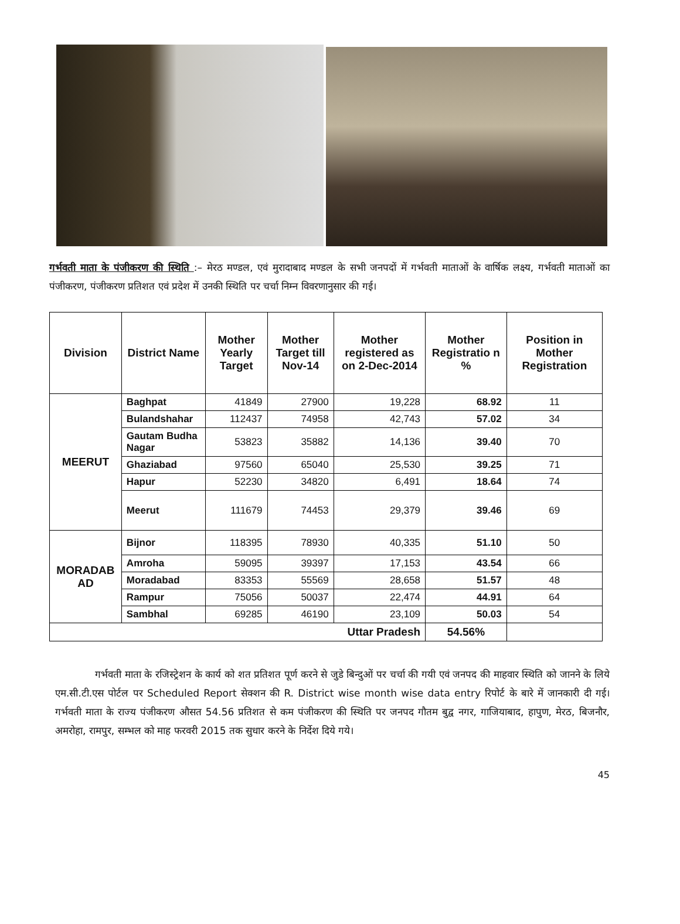गर्भवती माता के पंजीकरण की स्थिति :– मेरठ मण्डल, एवं मुरादाबाद मण्डल के सभी जनपदों में गर्भवती माताओं के वार्षिक लक्ष्य, गर्भवती माताओं का पंजीकरण, पंजीकरण प्रतिशत एवं प्रदेश में उनकी स्थिति पर चर्चा निम्न विवरणानुसार की गई।
| Division | District Name | Mother Yearly Target | Mother Target till Nov-14 | Mother registered as on 2-Dec-2014 | Mother Registratio n % | Position in Mother Registration |
| --- | --- | --- | --- | --- | --- | --- |
| MEERUT | Baghpat | 41849 | 27900 | 19,228 | 68.92 | 11 |
| | Bulandshahar | 112437 | 74958 | 42,743 | 57.02 | 34 |
| | Gautam Budha Nagar | 53823 | 35882 | 14,136 | 39.40 | 70 |
| | Ghaziabad | 97560 | 65040 | 25,530 | 39.25 | 71 |
| | Hapur | 52230 | 34820 | 6,491 | 18.64 | 74 |
| | Meerut | 111679 | 74453 | 29,379 | 39.46 | 69 |
| MORADAB AD | Bijnor | 118395 | 78930 | 40,335 | 51.10 | 50 |
| | Amroha | 59095 | 39397 | 17,153 | 43.54 | 66 |
| | Moradabad | 83353 | 55569 | 28,658 | 51.57 | 48 |
| | Rampur | 75056 | 50037 | 22,474 | 44.91 | 64 |
| | Sambhal | 69285 | 46190 | 23,109 | 50.03 | 54 |
| Uttar Pradesh | | | | | 54.56% | |
गर्भवती माता के रजिस्ट्रेशन के कार्य को शत प्रतिशत पूर्ण करने से जुडे बिन्दुओं पर चर्चा की गयी एवं जनपद की माहवार स्थिति को जानने के लिये एम.सी.टी.एस पोर्टल पर Scheduled Report सेक्शन की R. District wise month wise data entry रिपोर्ट के बारे में जानकारी दी गई। गर्भवती माता के राज्य पंजीकरण औसत 54.56 प्रतिशत से कम पंजीकरण की स्थिति पर जनपद गौतम बुद्व नगर, गाजियाबाद, हापुण, मेरठ, बिजनौर, अमरोहा, रामपुर, सम्भल को माह फरवरी 2015 तक सुधार करने के निर्देश दिये गये।
45